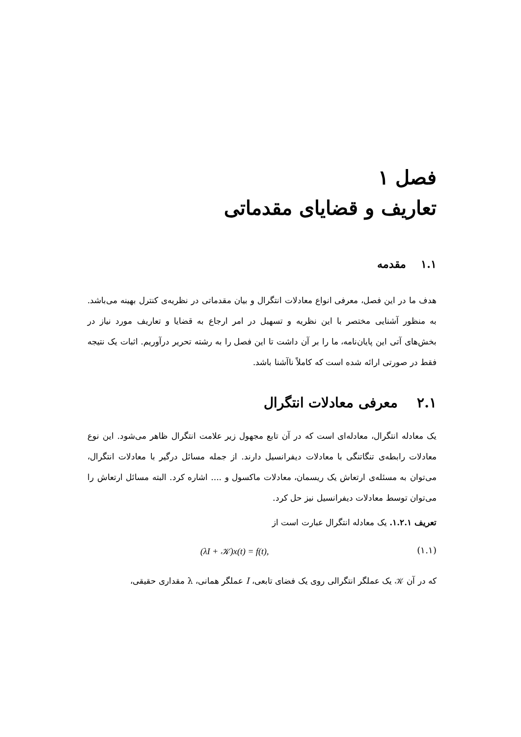فصل ۱
تعاریف و قضایای مقدماتی
۱.۱ مقدمه
هدف ما در این فصل، معرفی انواع معادلات انتگرال و بیان مقدماتی در نظریه‌ی کنترل بهینه می‌باشد. به منظور آشنایی مختصر با این نظریه و تسهیل در امر ارجاع به قضایا و تعاریف مورد نیاز در بخش‌های آتی این پایان‌نامه، ما را بر آن داشت تا این فصل را به رشته تحریر درآوریم. اثبات یک نتیجه فقط در صورتی ارائه شده است که کاملاً ناآشنا باشد.
۲.۱ معرفی معادلات انتگرال
یک معادله انتگرال، معادله‌ای است که در آن تابع مجهول زیر علامت انتگرال ظاهر می‌شود. این نوع معادلات رابطه‌ی تنگاتنگی با معادلات دیفرانسیل دارند. از جمله مسائل درگیر با معادلات انتگرال، می‌توان به مسئله‌ی ارتعاش یک ریسمان، معادلات ماکسول و .... اشاره کرد. البته مسائل ارتعاش را می‌توان توسط معادلات دیفرانسیل نیز حل کرد.
تعریف ۱.۲.۱. یک معادله انتگرال عبارت است از
(۱.۱) (λI + 𝒦)x(t) = f(t),
که در آن 𝒦 یک عملگر انتگرالی روی یک فضای تابعی، I عملگر همانی، λ مقداری حقیقی،